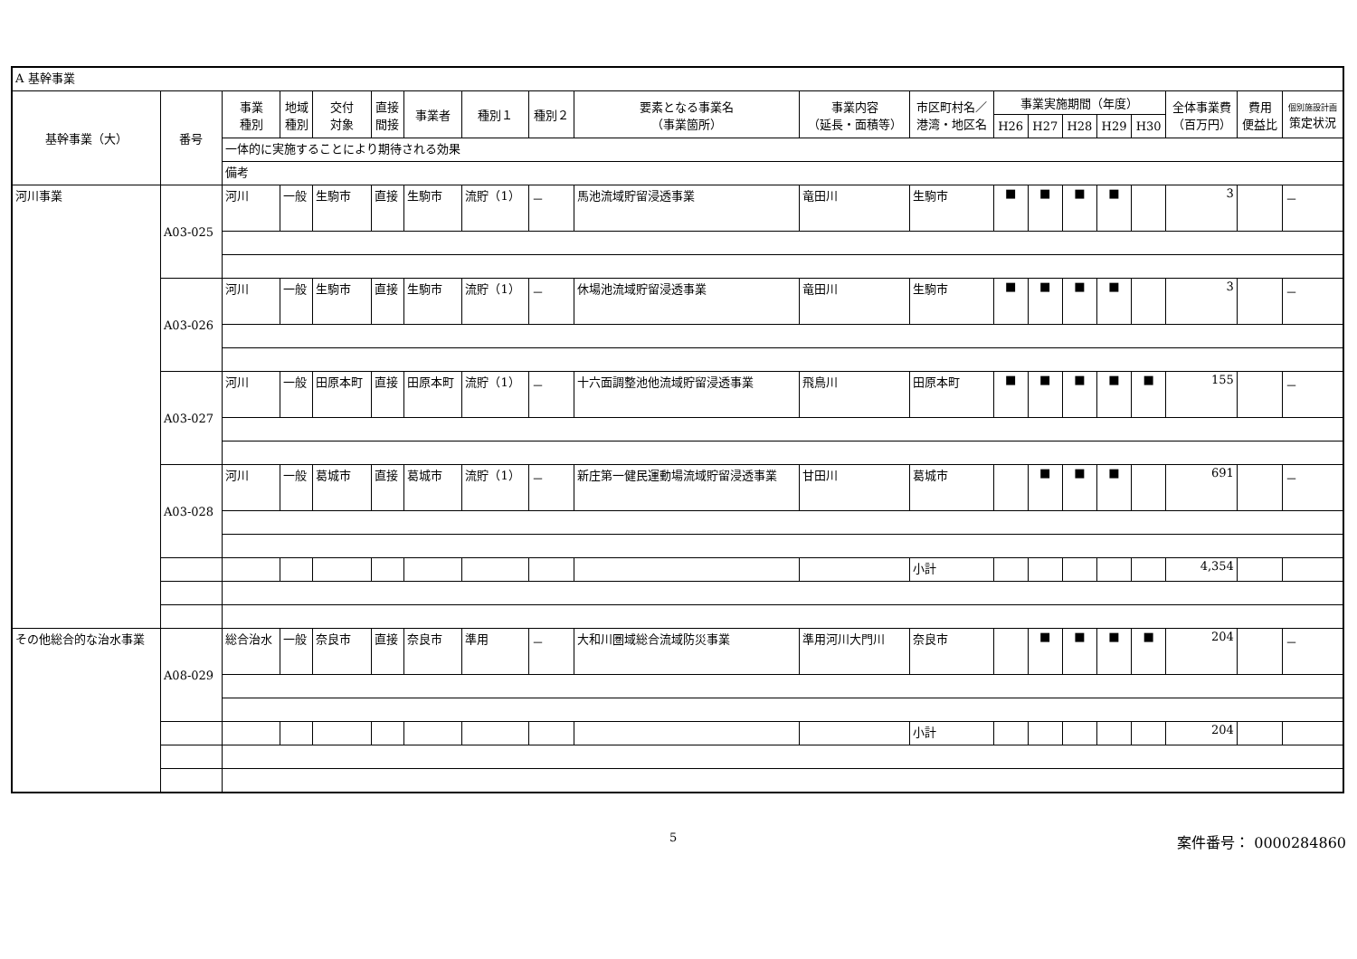| A 基幹事業 | | | | | | | | | | | | | | | | | | | |
| 基幹事業（大） | 番号 | 事業 種別 | 地域 種別 | 交付 対象 | 直接 間接 | 事業者 | 種別１ | 種別２ | 要素となる事業名 （事業箇所） | 事業内容 （延長・面積等） | 市区町村名／ 港湾・地区名 | 事業実施期間（年度） | | | | | 全体事業費 （百万円） | 費用 便益比 | 個別施設計画 策定状況 |
| | | | | | | | | | | | | H26 | H27 | H28 | H29 | H30 | | | |
| | | 一体的に実施することにより期待される効果 | | | | | | | | | | | | | | | | | |
| | | 備考 | | | | | | | | | | | | | | | | | |
| 河川事業 | A03-025 | 河川 | 一般 | 生駒市 | 直接 | 生駒市 | 流貯（1） | － | 馬池流域貯留浸透事業 | 竜田川 | 生駒市 | ■ | ■ | ■ | ■ | | 3 | | － |
| | A03-026 | 河川 | 一般 | 生駒市 | 直接 | 生駒市 | 流貯（1） | － | 休場池流域貯留浸透事業 | 竜田川 | 生駒市 | ■ | ■ | ■ | ■ | | 3 | | － |
| | A03-027 | 河川 | 一般 | 田原本町 | 直接 | 田原本町 | 流貯（1） | － | 十六面調整池他流域貯留浸透事業 | 飛鳥川 | 田原本町 | ■ | ■ | ■ | ■ | ■ | 155 | | － |
| | A03-028 | 河川 | 一般 | 葛城市 | 直接 | 葛城市 | 流貯（1） | － | 新庄第一健民運動場流域貯留浸透事業 | 甘田川 | 葛城市 | | ■ | ■ | ■ | | 691 | | － |
| | | | | | | | | | | | 小計 | | | | | | 4,354 | | |
| その他総合的な治水事業 | A08-029 | 総合治水 | 一般 | 奈良市 | 直接 | 奈良市 | 準用 | － | 大和川圏域総合流域防災事業 | 準用河川大門川 | 奈良市 | | ■ | ■ | ■ | ■ | 204 | | － |
| | | | | | | | | | | | 小計 | | | | | | 204 | | |
5 案件番号： 0000284860